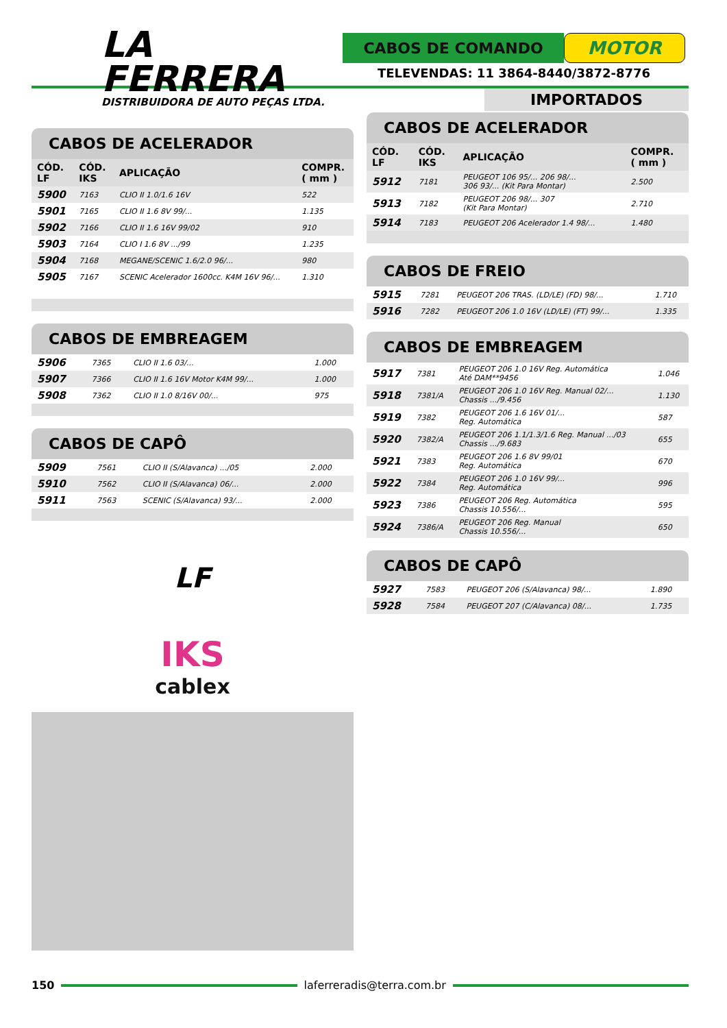LA FERRERA
DISTRIBUIDORA DE AUTO PEÇAS LTDA.
CABOS DE COMANDO
MOTOR
TELEVENDAS: 11 3864-8440/3872-8776
CABOS DE ACELERADOR
| CÓD. LF | CÓD. IKS | APLICAÇÃO | COMPR. ( mm ) |
| --- | --- | --- | --- |
| 5900 | 7163 | CLIO II 1.0/1.6 16V | 522 |
| 5901 | 7165 | CLIO II 1.6 8V 99/... | 1.135 |
| 5902 | 7166 | CLIO II 1.6 16V 99/02 | 910 |
| 5903 | 7164 | CLIO I 1.6 8V .../99 | 1.235 |
| 5904 | 7168 | MEGANE/SCENIC 1.6/2.0 96/... | 980 |
| 5905 | 7167 | SCENIC Acelerador 1600cc. K4M 16V 96/... | 1.310 |
CABOS DE EMBREAGEM
| 5906 | 7365 | CLIO II 1.6 03/... | 1.000 |
| 5907 | 7366 | CLIO II 1.6 16V Motor K4M 99/... | 1.000 |
| 5908 | 7362 | CLIO II 1.0 8/16V 00/... | 975 |
CABOS DE CAPÔ
| 5909 | 7561 | CLIO II (S/Alavanca) .../05 | 2.000 |
| 5910 | 7562 | CLIO II (S/Alavanca) 06/... | 2.000 |
| 5911 | 7563 | SCENIC (S/Alavanca) 93/... | 2.000 |
LF
IKS
cablex
IMPORTADOS
CABOS DE ACELERADOR
| CÓD. LF | CÓD. IKS | APLICAÇÃO | COMPR. ( mm ) |
| --- | --- | --- | --- |
| 5912 | 7181 | PEUGEOT 106 95/... 206 98/... 306 93/... (Kit Para Montar) | 2.500 |
| 5913 | 7182 | PEUGEOT 206 98/... 307 (Kit Para Montar) | 2.710 |
| 5914 | 7183 | PEUGEOT 206 Acelerador 1.4 98/... | 1.480 |
CABOS DE FREIO
| 5915 | 7281 | PEUGEOT 206 TRAS. (LD/LE) (FD) 98/... | 1.710 |
| 5916 | 7282 | PEUGEOT 206 1.0 16V (LD/LE) (FT) 99/... | 1.335 |
CABOS DE EMBREAGEM
| 5917 | 7381 | PEUGEOT 206 1.0 16V Reg. Automática Até DAM**9456 | 1.046 |
| 5918 | 7381/A | PEUGEOT 206 1.0 16V Reg. Manual 02/... Chassis .../9.456 | 1.130 |
| 5919 | 7382 | PEUGEOT 206 1.6 16V 01/... Reg. Automática | 587 |
| 5920 | 7382/A | PEUGEOT 206 1.1/1.3/1.6 Reg. Manual .../03 Chassis .../9.683 | 655 |
| 5921 | 7383 | PEUGEOT 206 1.6 8V 99/01 Reg. Automática | 670 |
| 5922 | 7384 | PEUGEOT 206 1.0 16V 99/... Reg. Automática | 996 |
| 5923 | 7386 | PEUGEOT 206 Reg. Automática Chassis 10.556/... | 595 |
| 5924 | 7386/A | PEUGEOT 206 Reg. Manual Chassis 10.556/... | 650 |
CABOS DE CAPÔ
| 5927 | 7583 | PEUGEOT 206 (S/Alavanca) 98/... | 1.890 |
| 5928 | 7584 | PEUGEOT 207 (C/Alavanca) 08/... | 1.735 |
150 laferreradis@terra.com.br